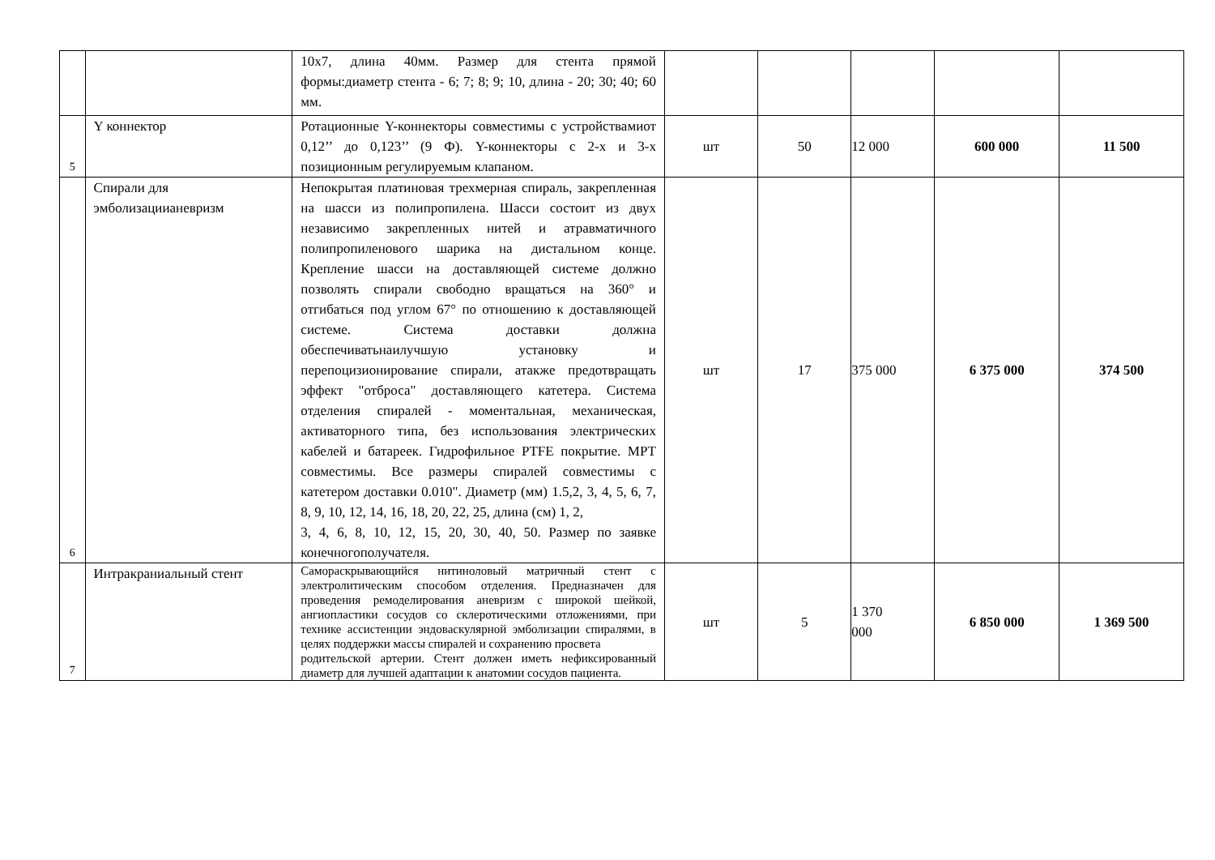| | | 10х7, длина 40мм. Размер для стента прямой формы:диаметр стента - 6; 7; 8; 9; 10, длина - 20; 30; 40; 60 мм. | | | | | |
| 5 | Y коннектор | Ротационные Y-коннекторы совместимы с устройствамиот 0,12’’ до 0,123’’ (9 Ф). Y-коннекторы с 2-х и 3-х позиционным регулируемым клапаном. | шт | 50 | 12 000 | 600 000 | 11 500 |
| 6 | Спирали для эмболизациианевризм | Непокрытая платиновая трехмерная спираль, закрепленная на шасси из полипропилена. Шасси состоит из двух независимо закрепленных нитей и атравматичного полипропиленового шарика на дистальном конце. Крепление шасси на доставляющей системе должно позволять спирали свободно вращаться на 360° и отгибаться под углом 67° по отношению к доставляющей системе. Система доставки должна обеспечиватьнаилучшую установку и перепоцизионирование спирали, атакже предотвращать эффект "отброса" доставляющего катетера. Система отделения спиралей - моментальная, механическая, активаторного типа, без использования электрических кабелей и батареек. Гидрофильное PTFE покрытие. МРТ совместимы. Все размеры спиралей совместимы с катетером доставки 0.010". Диаметр (мм) 1.5,2, 3, 4, 5, 6, 7, 8, 9, 10, 12, 14, 16, 18, 20, 22, 25, длина (см) 1, 2, 3, 4, 6, 8, 10, 12, 15, 20, 30, 40, 50. Размер по заявке конечногополучателя. | шт | 17 | 375 000 | 6 375 000 | 374 500 |
| 7 | Интракраниальный стент | Самораскрывающийся нитиноловый матричный стент с электролитическим способом отделения. Предназначен для проведения ремоделирования аневризм с широкой шейкой, ангиопластики сосудов со склеротическими отложениями, при технике ассистенции эндоваскулярной эмболизации спиралями, в целях поддержки массы спиралей и сохранению просвета родительской артерии. Стент должен иметь нефиксированный диаметр для лучшей адаптации к анатомии сосудов пациента. | шт | 5 | 1 370 000 | 6 850 000 | 1 369 500 |